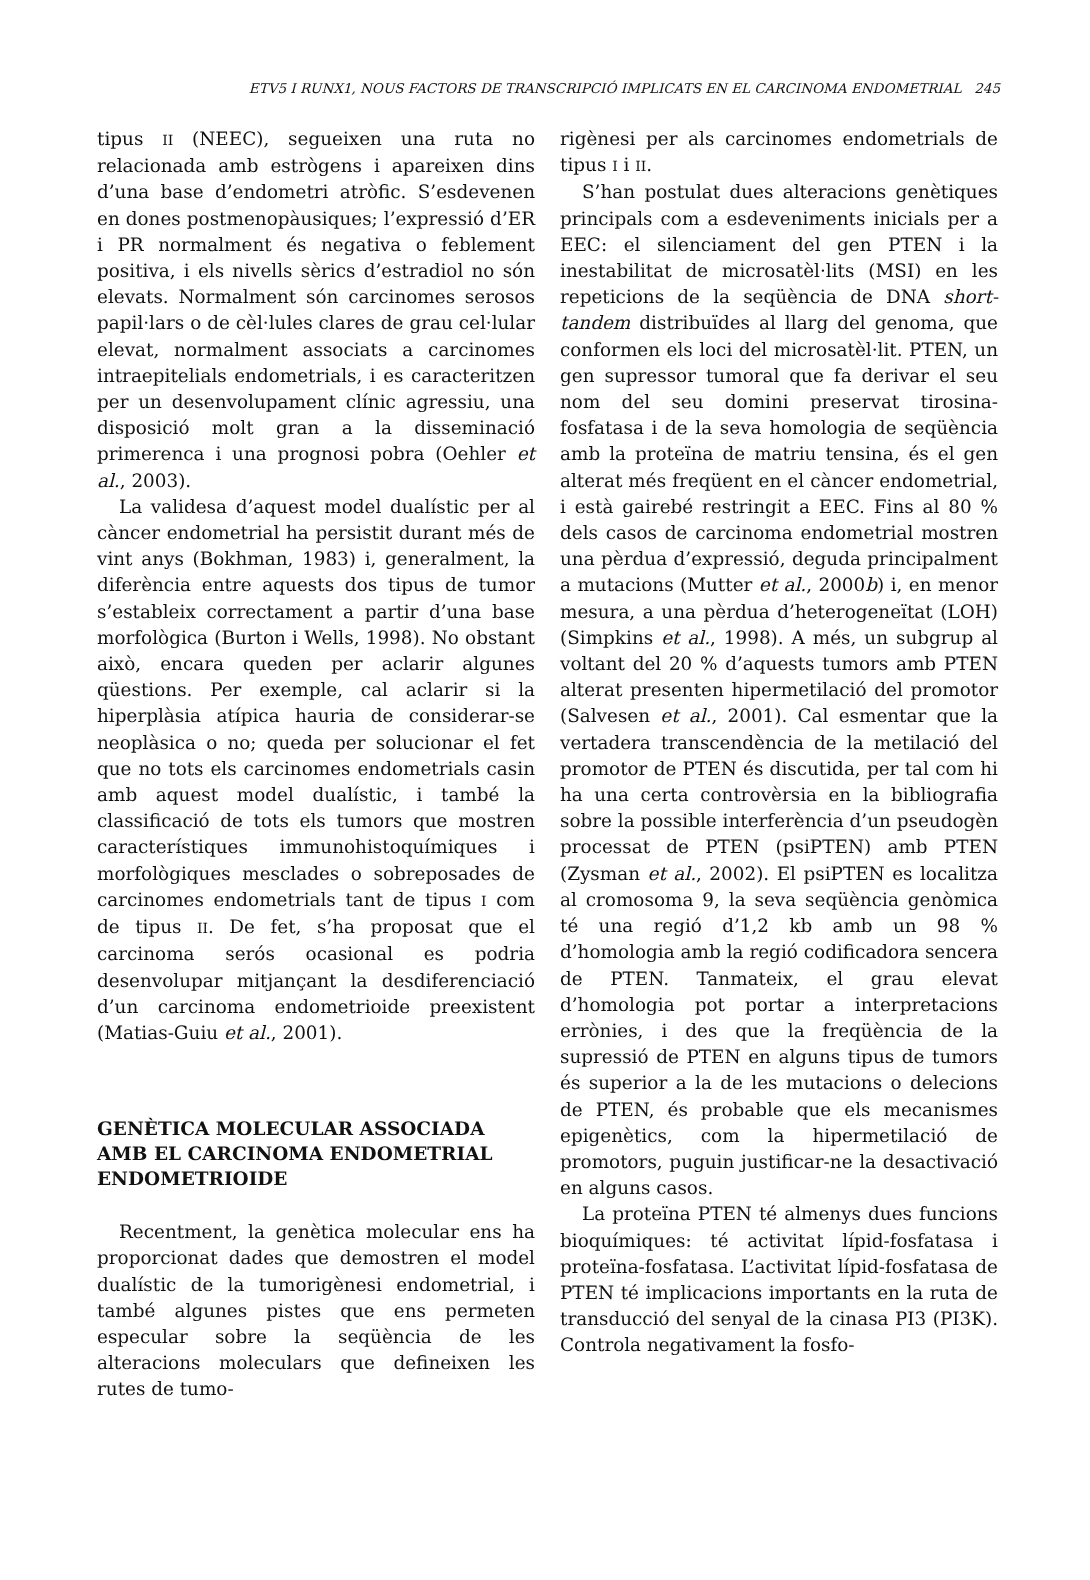ETV5 I RUNX1, NOUS FACTORS DE TRANSCRIPCIÓ IMPLICATS EN EL CARCINOMA ENDOMETRIAL 245
tipus II (NEEC), segueixen una ruta no relacionada amb estrògens i apareixen dins d’una base d’endometri atròfic. S’esdevenen en dones postmenopàusiques; l’expressió d’ER i PR normalment és negativa o feblement positiva, i els nivells sèrics d’estradiol no són elevats. Normalment són carcinomes serosos papil·lars o de cèl·lules clares de grau cel·lular elevat, normalment associats a carcinomes intraepitelials endometrials, i es caracteritzen per un desenvolupament clínic agressiu, una disposició molt gran a la disseminació primerenca i una prognosi pobra (Oehler et al., 2003).
La validesa d’aquest model dualístic per al càncer endometrial ha persistit durant més de vint anys (Bokhman, 1983) i, generalment, la diferència entre aquests dos tipus de tumor s’estableix correctament a partir d’una base morfològica (Burton i Wells, 1998). No obstant això, encara queden per aclarir algunes qüestions. Per exemple, cal aclarir si la hiperplàsia atípica hauria de considerar-se neoplàsica o no; queda per solucionar el fet que no tots els carcinomes endometrials casin amb aquest model dualístic, i també la classificació de tots els tumors que mostren característiques immunohistoquímiques i morfològiques mesclades o sobreposades de carcinomes endometrials tant de tipus I com de tipus II. De fet, s’ha proposat que el carcinoma serós ocasional es podria desenvolupar mitjançant la desdiferenciació d’un carcinoma endometrioide preexistent (Matias-Guiu et al., 2001).
GENÈTICA MOLECULAR ASSOCIADA AMB EL CARCINOMA ENDOMETRIAL ENDOMETRIOIDE
Recentment, la genètica molecular ens ha proporcionat dades que demostren el model dualístic de la tumorigènesi endometrial, i també algunes pistes que ens permeten especular sobre la seqüència de les alteracions moleculars que defineixen les rutes de tumo-
rigènesi per als carcinomes endometrials de tipus I i II.
S’han postulat dues alteracions genètiques principals com a esdeveniments inicials per a EEC: el silenciament del gen PTEN i la inestabilitat de microsatèl·lits (MSI) en les repeticions de la seqüència de DNA short-tandem distribuïdes al llarg del genoma, que conformen els loci del microsatèl·lit. PTEN, un gen supressor tumoral que fa derivar el seu nom del seu domini preservat tirosina-fosfatasa i de la seva homologia de seqüència amb la proteïna de matriu tensina, és el gen alterat més freqüent en el càncer endometrial, i està gairebé restringit a EEC. Fins al 80 % dels casos de carcinoma endometrial mostren una pèrdua d’expressió, deguda principalment a mutacions (Mutter et al., 2000b) i, en menor mesura, a una pèrdua d’heterogeneïtat (LOH) (Simpkins et al., 1998). A més, un subgrup al voltant del 20 % d’aquests tumors amb PTEN alterat presenten hipermetilació del promotor (Salvesen et al., 2001). Cal esmentar que la vertadera transcendència de la metilació del promotor de PTEN és discutida, per tal com hi ha una certa controvèrsia en la bibliografia sobre la possible interferència d’un pseudogèn processat de PTEN (psiPTEN) amb PTEN (Zysman et al., 2002). El psiPTEN es localitza al cromosoma 9, la seva seqüència genòmica té una regió d’1,2 kb amb un 98 % d’homologia amb la regió codificadora sencera de PTEN. Tanmateix, el grau elevat d’homologia pot portar a interpretacions errònies, i des que la freqüència de la supressió de PTEN en alguns tipus de tumors és superior a la de les mutacions o delecions de PTEN, és probable que els mecanismes epigenètics, com la hipermetilació de promotors, puguin justificar-ne la desactivació en alguns casos.
La proteïna PTEN té almenys dues funcions bioquímiques: té activitat lípid-fosfatasa i proteïna-fosfatasa. L’activitat lípid-fosfatasa de PTEN té implicacions importants en la ruta de transducció del senyal de la cinasa PI3 (PI3K). Controla negativament la fosfo-